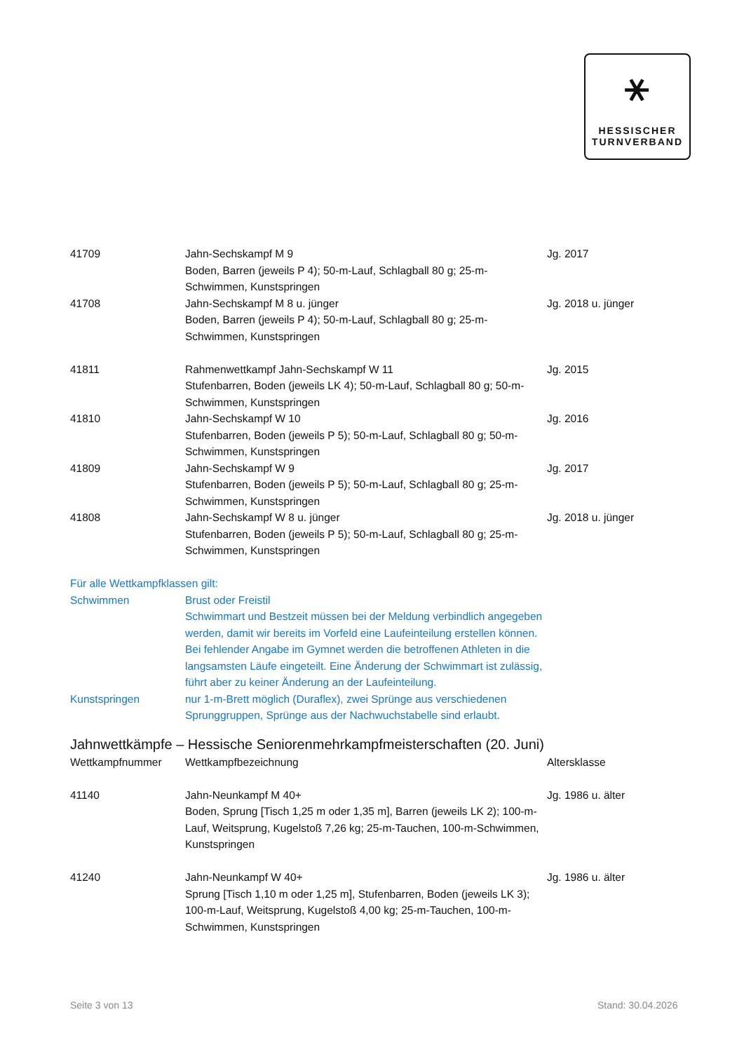⚹
HESSISCHER
TURNVERBAND
| 41709 | Jahn-Sechskampf M 9 Boden, Barren (jeweils P 4); 50-m-Lauf, Schlagball 80 g; 25-m-Schwimmen, Kunstspringen | Jg. 2017 |
| 41708 | Jahn-Sechskampf M 8 u. jünger Boden, Barren (jeweils P 4); 50-m-Lauf, Schlagball 80 g; 25-m-Schwimmen, Kunstspringen | Jg. 2018 u. jünger |
| 41811 | Rahmenwettkampf Jahn-Sechskampf W 11 Stufenbarren, Boden (jeweils LK 4); 50-m-Lauf, Schlagball 80 g; 50-m-Schwimmen, Kunstspringen | Jg. 2015 |
| 41810 | Jahn-Sechskampf W 10 Stufenbarren, Boden (jeweils P 5); 50-m-Lauf, Schlagball 80 g; 50-m-Schwimmen, Kunstspringen | Jg. 2016 |
| 41809 | Jahn-Sechskampf W 9 Stufenbarren, Boden (jeweils P 5); 50-m-Lauf, Schlagball 80 g; 25-m-Schwimmen, Kunstspringen | Jg. 2017 |
| 41808 | Jahn-Sechskampf W 8 u. jünger Stufenbarren, Boden (jeweils P 5); 50-m-Lauf, Schlagball 80 g; 25-m-Schwimmen, Kunstspringen | Jg. 2018 u. jünger |
| Für alle Wettkampfklassen gilt: | | |
| Schwimmen | Brust oder Freistil Schwimmart und Bestzeit müssen bei der Meldung verbindlich angegeben werden, damit wir bereits im Vorfeld eine Laufeinteilung erstellen können. Bei fehlender Angabe im Gymnet werden die betroffenen Athleten in die langsamsten Läufe eingeteilt. Eine Änderung der Schwimmart ist zulässig, führt aber zu keiner Änderung an der Laufeinteilung. | |
| Kunstspringen | nur 1-m-Brett möglich (Duraflex), zwei Sprünge aus verschiedenen Sprunggruppen, Sprünge aus der Nachwuchstabelle sind erlaubt. | |
Jahnwettkämpfe – Hessische Seniorenmehrkampfmeisterschaften (20. Juni)
| Wettkampfnummer | Wettkampfbezeichnung | Altersklasse |
| 41140 | Jahn-Neunkampf M 40+ Boden, Sprung [Tisch 1,25 m oder 1,35 m], Barren (jeweils LK 2); 100-m-Lauf, Weitsprung, Kugelstoß 7,26 kg; 25-m-Tauchen, 100-m-Schwimmen, Kunstspringen | Jg. 1986 u. älter |
| 41240 | Jahn-Neunkampf W 40+ Sprung [Tisch 1,10 m oder 1,25 m], Stufenbarren, Boden (jeweils LK 3); 100-m-Lauf, Weitsprung, Kugelstoß 4,00 kg; 25-m-Tauchen, 100-m-Schwimmen, Kunstspringen | Jg. 1986 u. älter |
Seite 3 von 13 Stand: 30.04.2026